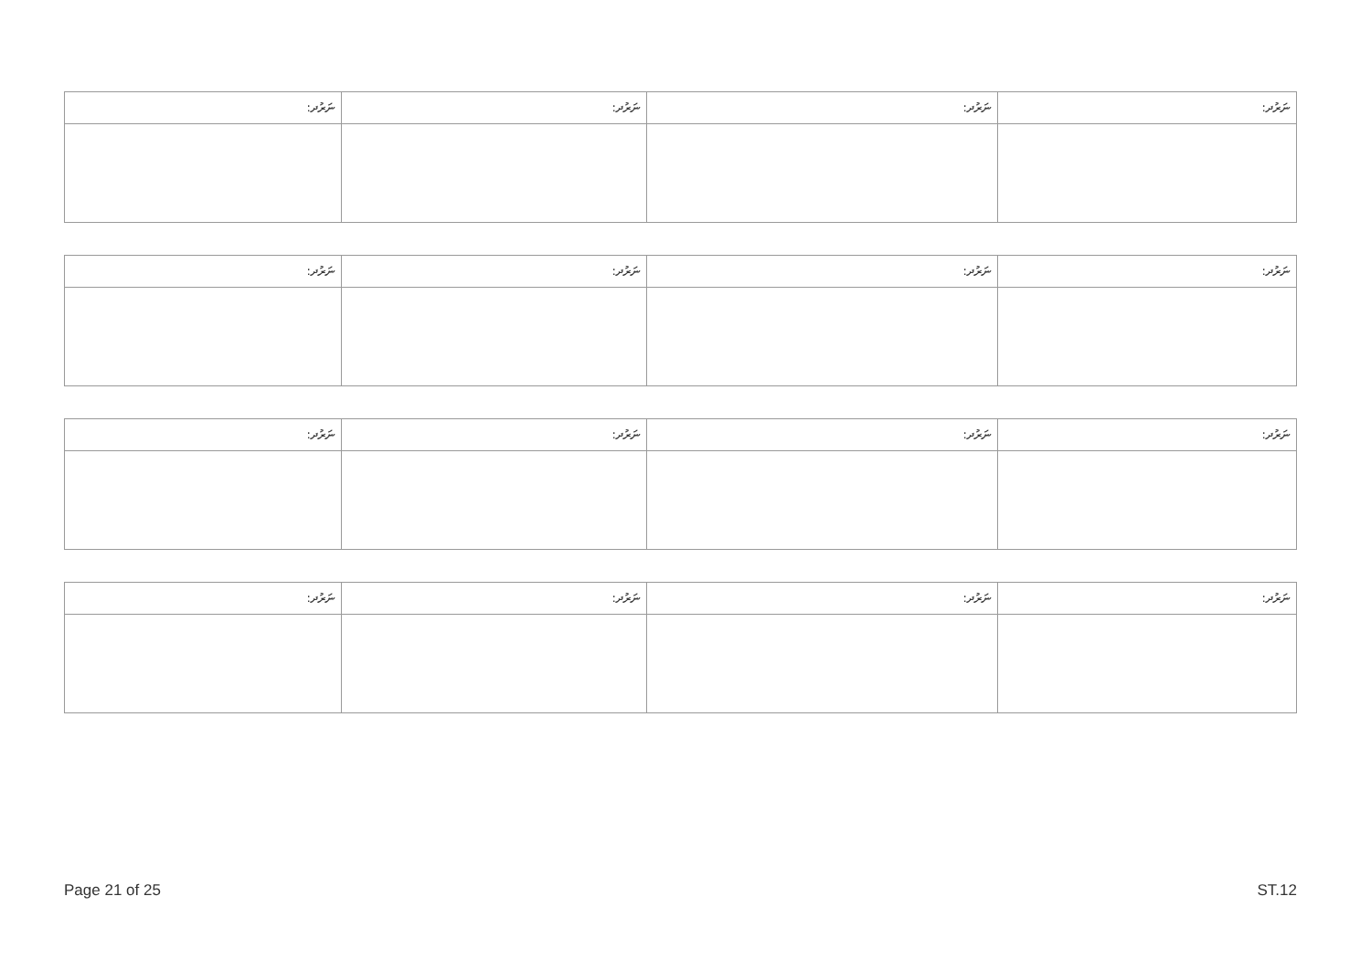| ނަރުދ: | ނަރުދ: | ނަރުދ: | ނަރުދ: |
| --- | --- | --- | --- |
| ނަރުދ: | ނަރުދ: | ނަރުދ: | ނަރުދ: |
| --- | --- | --- | --- |
| ނަރުދ: | ނަރުދ: | ނަރުދ: | ނަރުދ: |
| --- | --- | --- | --- |
| ނަރުދ: | ނަރުދ: | ނަރުދ: | ނަރުދ: |
| --- | --- | --- | --- |
Page 21 of 25 ST.12